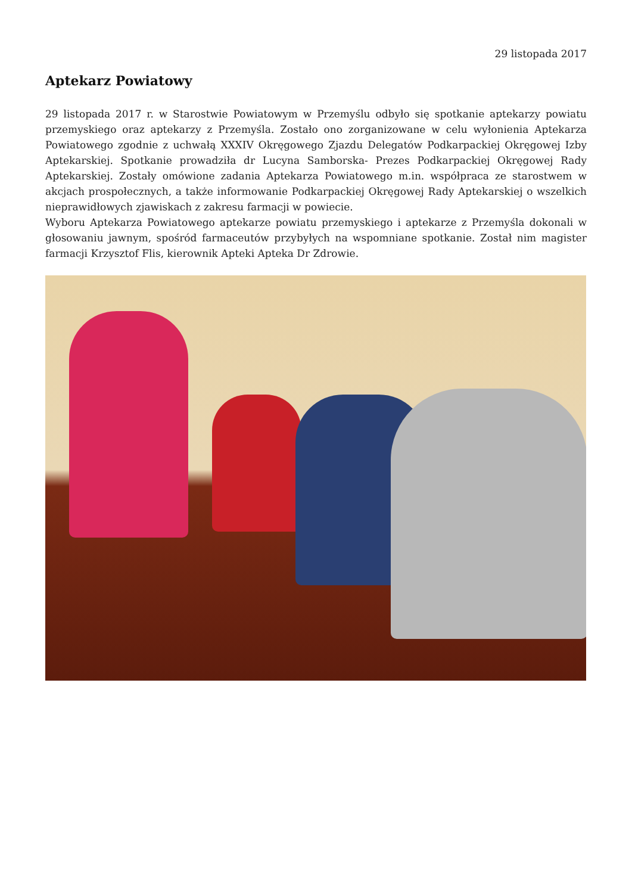29 listopada 2017
Aptekarz Powiatowy
29 listopada 2017 r. w Starostwie Powiatowym w Przemyślu odbyło się spotkanie aptekarzy powiatu przemyskiego oraz aptekarzy z Przemyśla. Zostało ono zorganizowane w celu wyłonienia Aptekarza Powiatowego zgodnie z uchwałą XXXIV Okręgowego Zjazdu Delegatów Podkarpackiej Okręgowej Izby Aptekarskiej. Spotkanie prowadziła dr Lucyna Samborska- Prezes Podkarpackiej Okręgowej Rady Aptekarskiej. Zostały omówione zadania Aptekarza Powiatowego m.in. współpraca ze starostwem w akcjach prospołecznych, a także informowanie Podkarpackiej Okręgowej Rady Aptekarskiej o wszelkich nieprawidłowych zjawiskach z zakresu farmacji w powiecie.
Wyboru Aptekarza Powiatowego aptekarze powiatu przemyskiego i aptekarze z Przemyśla dokonali w głosowaniu jawnym, spośród farmaceutów przybyłych na wspomniane spotkanie. Został nim magister farmacji Krzysztof Flis, kierownik Apteki Apteka Dr Zdrowie.